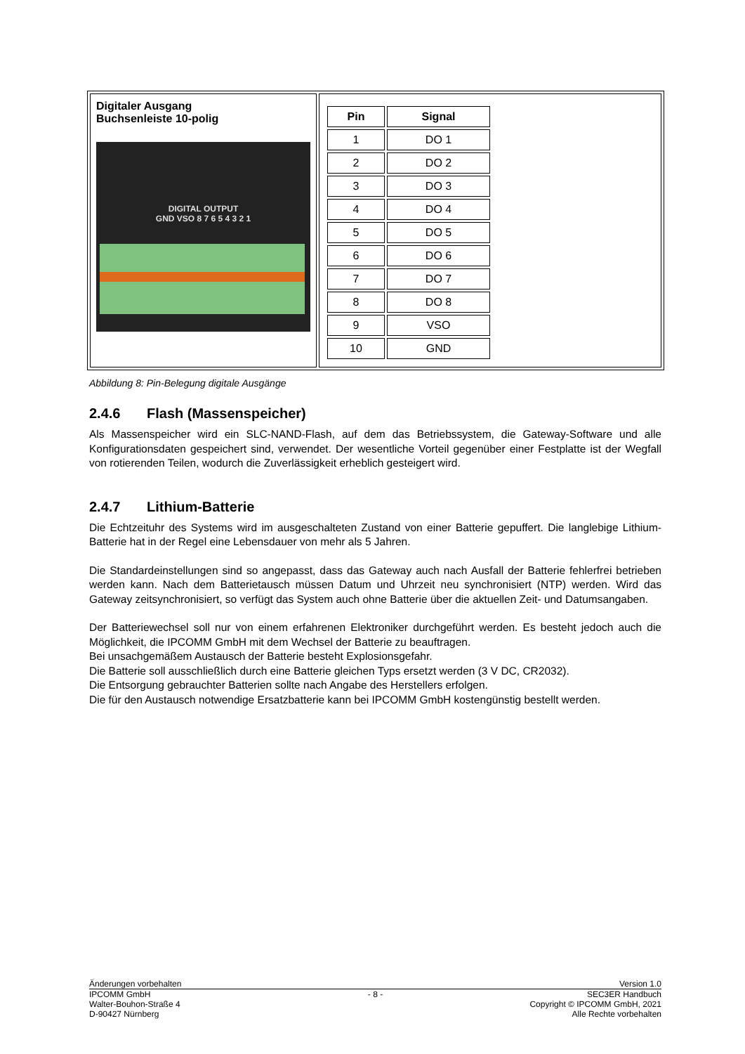| Digitaler Ausgang Buchsenleiste 10-polig DIGITAL OUTPUT GND VSO 8 7 6 5 4 3 2 1 | / Pin / Signal / / --- / --- / / 1 / DO 1 / / 2 / DO 2 / / 3 / DO 3 / / 4 / DO 4 / / 5 / DO 5 / / 6 / DO 6 / / 7 / DO 7 / / 8 / DO 8 / / 9 / VSO / / 10 / GND / |
Abbildung 8: Pin-Belegung digitale Ausgänge
2.4.6 Flash (Massenspeicher)
Als Massenspeicher wird ein SLC-NAND-Flash, auf dem das Betriebssystem, die Gateway-Software und alle Konfigurationsdaten gespeichert sind, verwendet. Der wesentliche Vorteil gegenüber einer Festplatte ist der Wegfall von rotierenden Teilen, wodurch die Zuverlässigkeit erheblich gesteigert wird.
2.4.7 Lithium-Batterie
Die Echtzeituhr des Systems wird im ausgeschalteten Zustand von einer Batterie gepuffert. Die langlebige Lithium-Batterie hat in der Regel eine Lebensdauer von mehr als 5 Jahren.
Die Standardeinstellungen sind so angepasst, dass das Gateway auch nach Ausfall der Batterie fehlerfrei betrieben werden kann. Nach dem Batterietausch müssen Datum und Uhrzeit neu synchronisiert (NTP) werden. Wird das Gateway zeitsynchronisiert, so verfügt das System auch ohne Batterie über die aktuellen Zeit- und Datumsangaben.
Der Batteriewechsel soll nur von einem erfahrenen Elektroniker durchgeführt werden. Es besteht jedoch auch die Möglichkeit, die IPCOMM GmbH mit dem Wechsel der Batterie zu beauftragen.
Bei unsachgemäßem Austausch der Batterie besteht Explosionsgefahr.
Die Batterie soll ausschließlich durch eine Batterie gleichen Typs ersetzt werden (3 V DC, CR2032).
Die Entsorgung gebrauchter Batterien sollte nach Angabe des Herstellers erfolgen.
Die für den Austausch notwendige Ersatzbatterie kann bei IPCOMM GmbH kostengünstig bestellt werden.
Änderungen vorbehalten Version 1.0
IPCOMM GmbH
Walter-Bouhon-Straße 4
D-90427 Nürnberg
- 8 -
SEC3ER Handbuch
Copyright © IPCOMM GmbH, 2021
Alle Rechte vorbehalten